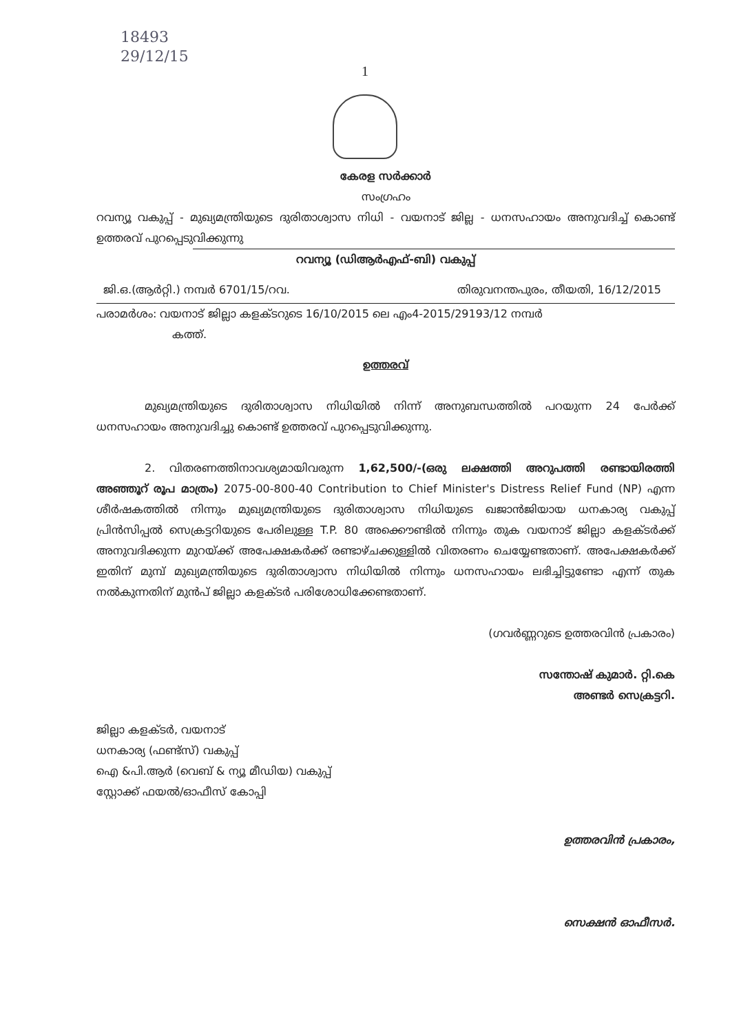18493
29/12/15
1
കേരള സർക്കാർ
സംഗ്രഹം
റവന്യൂ വകുപ്പ് - മുഖ്യമന്ത്രിയുടെ ദുരിതാശ്വാസ നിധി - വയനാട് ജില്ല - ധനസഹായം അനുവദിച്ച് കൊണ്ട് ഉത്തരവ് പുറപ്പെടുവിക്കുന്നു
റവന്യൂ (ഡിആർഎഫ്-ബി) വകുപ്പ്
ജി.ഒ.(ആർറ്റി.) നമ്പർ 6701/15/റവ. തിരുവനന്തപുരം, തീയതി, 16/12/2015
പരാമർശം: വയനാട് ജില്ലാ കളക്ടറുടെ 16/10/2015 ലെ എം4-2015/29193/12 നമ്പർ
കത്ത്.
ഉത്തരവ്
മുഖ്യമന്ത്രിയുടെ ദുരിതാശ്വാസ നിധിയിൽ നിന്ന് അനുബന്ധത്തിൽ പറയുന്ന 24 പേർക്ക് ധനസഹായം അനുവദിച്ചു കൊണ്ട് ഉത്തരവ് പുറപ്പെടുവിക്കുന്നു.
2. വിതരണത്തിനാവശ്യമായിവരുന്ന 1,62,500/-(ഒരു ലക്ഷത്തി അറുപത്തി രണ്ടായിരത്തി അഞ്ഞൂറ് രൂപ മാത്രം) 2075-00-800-40 Contribution to Chief Minister's Distress Relief Fund (NP) എന്ന ശീർഷകത്തിൽ നിന്നും മുഖ്യമന്ത്രിയുടെ ദുരിതാശ്വാസ നിധിയുടെ ഖജാൻജിയായ ധനകാര്യ വകുപ്പ് പ്രിൻസിപ്പൽ സെക്രട്ടറിയുടെ പേരിലുള്ള T.P. 80 അക്കൌണ്ടിൽ നിന്നും തുക വയനാട് ജില്ലാ കളക്ടർക്ക് അനുവദിക്കുന്ന മുറയ്ക്ക് അപേക്ഷകർക്ക് രണ്ടാഴ്ചക്കുള്ളിൽ വിതരണം ചെയ്യേണ്ടതാണ്. അപേക്ഷകർക്ക് ഇതിന് മുമ്പ് മുഖ്യമന്ത്രിയുടെ ദുരിതാശ്വാസ നിധിയിൽ നിന്നും ധനസഹായം ലഭിച്ചിട്ടുണ്ടോ എന്ന് തുക നൽകുന്നതിന് മുൻപ് ജില്ലാ കളക്ടർ പരിശോധിക്കേണ്ടതാണ്.
(ഗവർണ്ണറുടെ ഉത്തരവിൻ പ്രകാരം)
സന്തോഷ് കുമാർ. റ്റി.കെ
അണ്ടർ സെക്രട്ടറി.
ജില്ലാ കളക്ടർ, വയനാട്
ധനകാര്യ (ഫണ്ട്സ്) വകുപ്പ്
ഐ &പി.ആർ (വെബ് & ന്യൂ മീഡിയ) വകുപ്പ്
സ്റ്റോക്ക് ഫയൽ/ഓഫീസ് കോപ്പി
ഉത്തരവിൻ പ്രകാരം,
സെക്ഷൻ ഓഫീസർ.